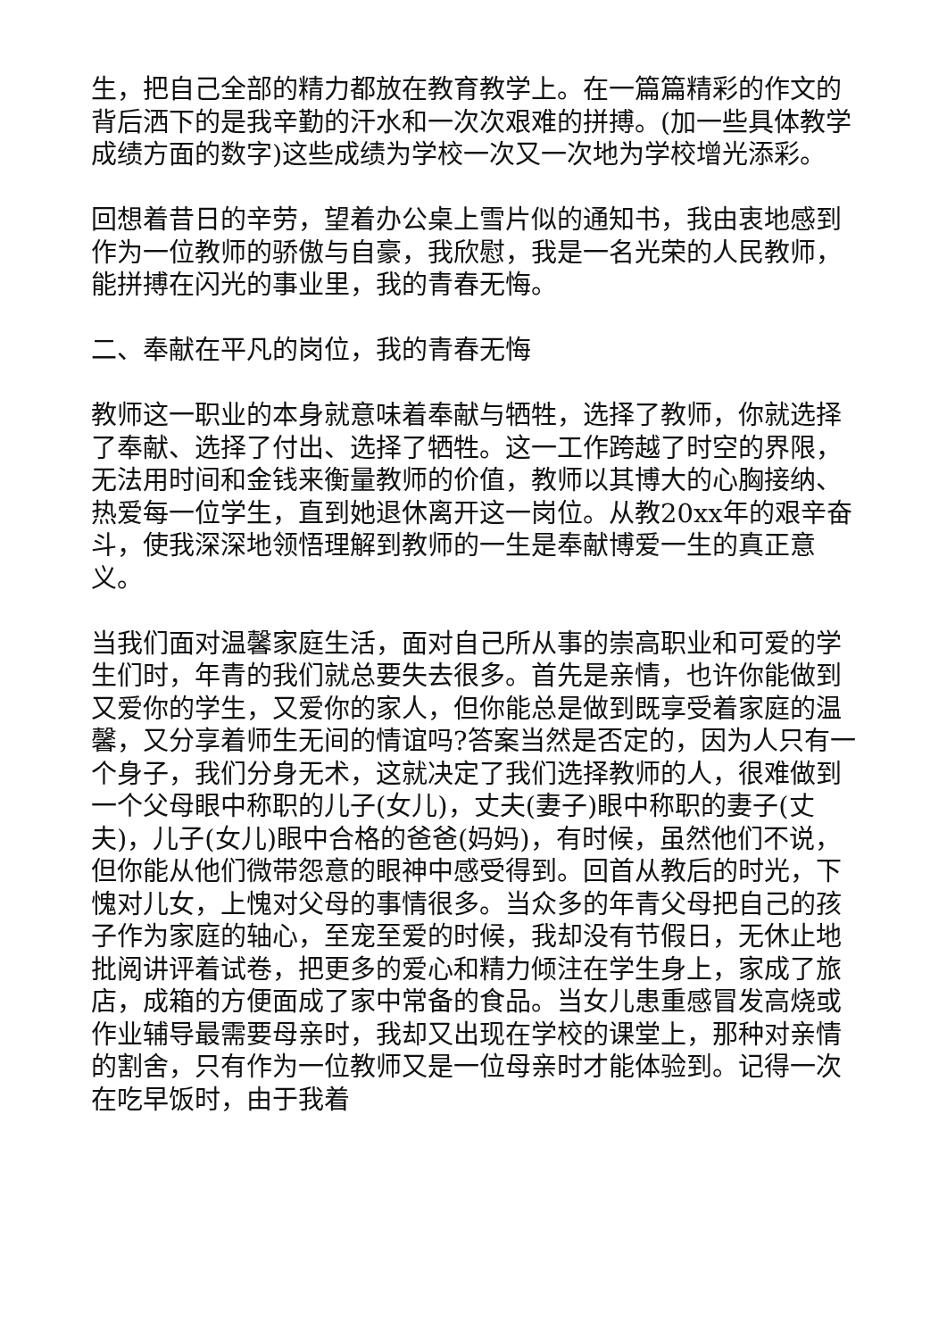生，把自己全部的精力都放在教育教学上。在一篇篇精彩的作文的背后洒下的是我辛勤的汗水和一次次艰难的拼搏。(加一些具体教学成绩方面的数字)这些成绩为学校一次又一次地为学校增光添彩。
回想着昔日的辛劳，望着办公桌上雪片似的通知书，我由衷地感到作为一位教师的骄傲与自豪，我欣慰，我是一名光荣的人民教师，能拼搏在闪光的事业里，我的青春无悔。
二、奉献在平凡的岗位，我的青春无悔
教师这一职业的本身就意味着奉献与牺牲，选择了教师，你就选择了奉献、选择了付出、选择了牺牲。这一工作跨越了时空的界限，无法用时间和金钱来衡量教师的价值，教师以其博大的心胸接纳、热爱每一位学生，直到她退休离开这一岗位。从教20xx年的艰辛奋斗，使我深深地领悟理解到教师的一生是奉献博爱一生的真正意义。
当我们面对温馨家庭生活，面对自己所从事的崇高职业和可爱的学生们时，年青的我们就总要失去很多。首先是亲情，也许你能做到又爱你的学生，又爱你的家人，但你能总是做到既享受着家庭的温馨，又分享着师生无间的情谊吗?答案当然是否定的，因为人只有一个身子，我们分身无术，这就决定了我们选择教师的人，很难做到一个父母眼中称职的儿子(女儿)，丈夫(妻子)眼中称职的妻子(丈夫)，儿子(女儿)眼中合格的爸爸(妈妈)，有时候，虽然他们不说，但你能从他们微带怨意的眼神中感受得到。回首从教后的时光，下愧对儿女，上愧对父母的事情很多。当众多的年青父母把自己的孩子作为家庭的轴心，至宠至爱的时候，我却没有节假日，无休止地批阅讲评着试卷，把更多的爱心和精力倾注在学生身上，家成了旅店，成箱的方便面成了家中常备的食品。当女儿患重感冒发高烧或作业辅导最需要母亲时，我却又出现在学校的课堂上，那种对亲情的割舍，只有作为一位教师又是一位母亲时才能体验到。记得一次在吃早饭时，由于我着